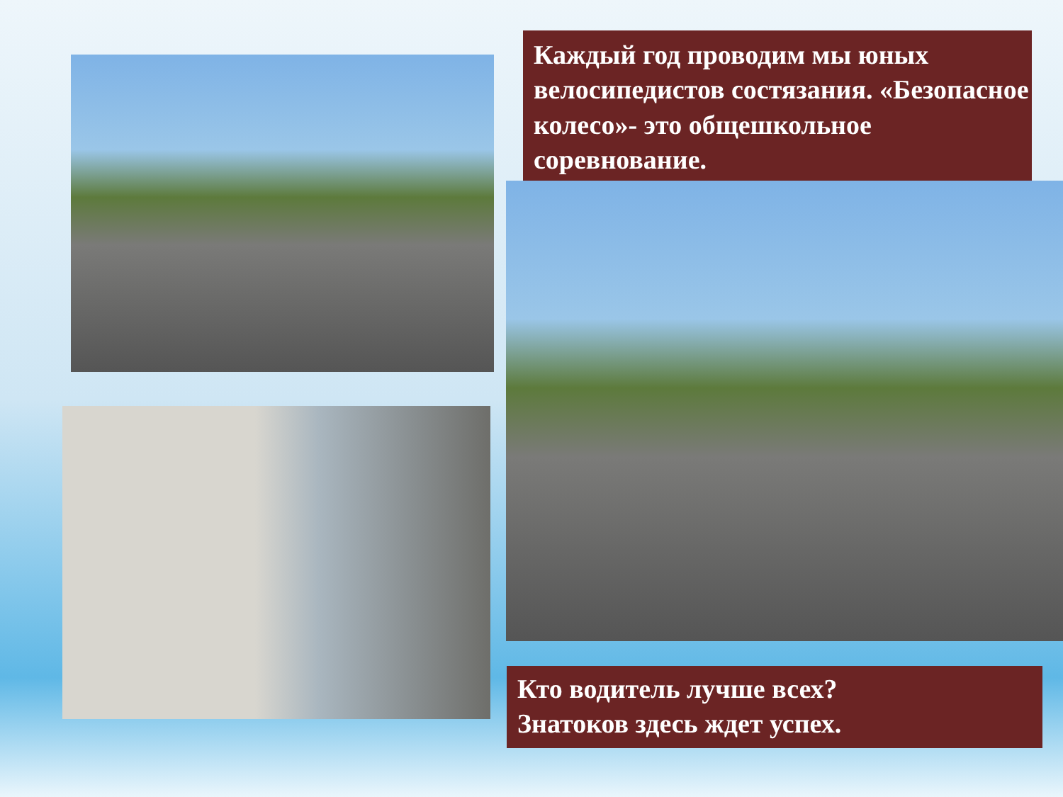Каждый год проводим мы юных велосипедистов состязания. «Безопасное колесо»- это общешкольное соревнование.
Кто водитель лучше всех?
Знатоков здесь ждет успех.